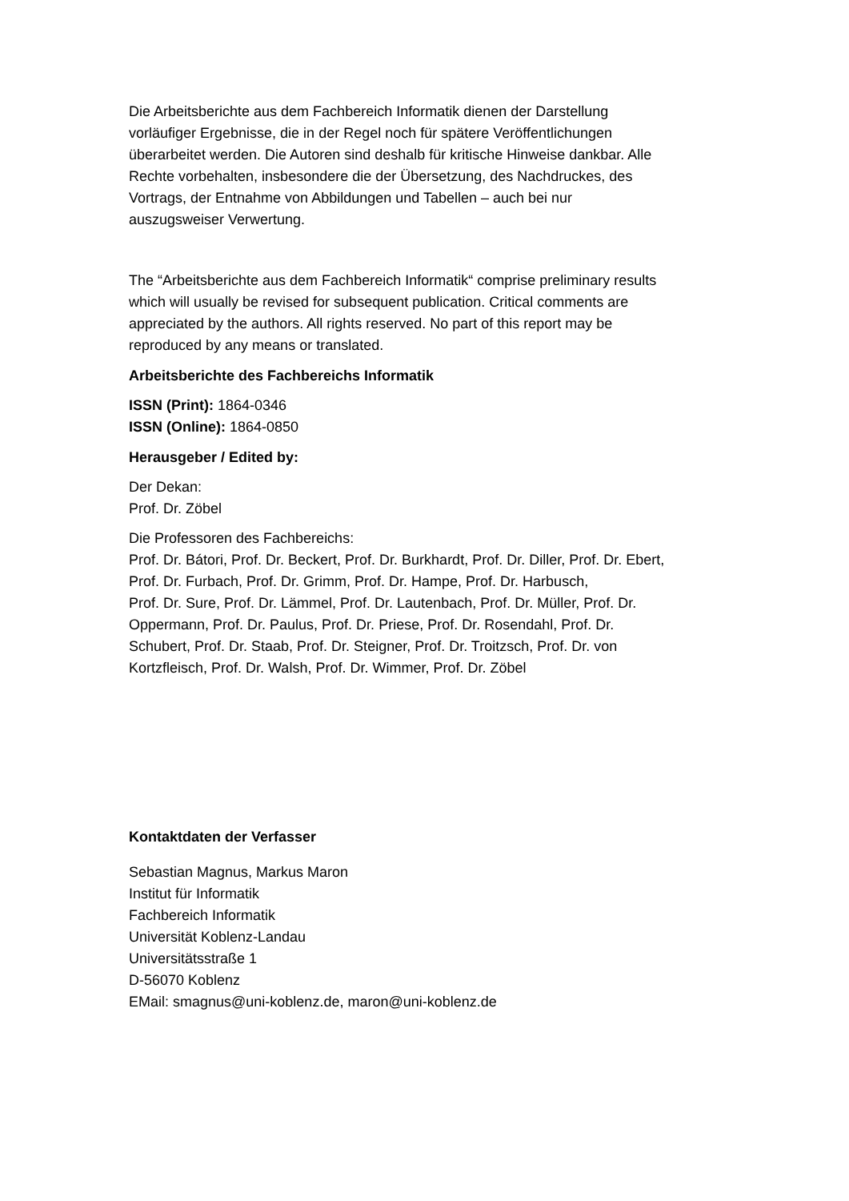Die Arbeitsberichte aus dem Fachbereich Informatik dienen der Darstellung
vorläufiger Ergebnisse, die in der Regel noch für spätere Veröffentlichungen
überarbeitet werden. Die Autoren sind deshalb für kritische Hinweise dankbar. Alle
Rechte vorbehalten, insbesondere die der Übersetzung, des Nachdruckes, des
Vortrags, der Entnahme von Abbildungen und Tabellen – auch bei nur
auszugsweiser Verwertung.
The “Arbeitsberichte aus dem Fachbereich Informatik“ comprise preliminary results
which will usually be revised for subsequent publication. Critical comments are
appreciated by the authors. All rights reserved. No part of this report may be
reproduced by any means or translated.
Arbeitsberichte des Fachbereichs Informatik
ISSN (Print): 1864-0346
ISSN (Online): 1864-0850
Herausgeber / Edited by:
Der Dekan:
Prof. Dr. Zöbel
Die Professoren des Fachbereichs:
Prof. Dr. Bátori, Prof. Dr. Beckert, Prof. Dr. Burkhardt, Prof. Dr. Diller, Prof. Dr. Ebert,
Prof. Dr. Furbach, Prof. Dr. Grimm, Prof. Dr. Hampe, Prof. Dr. Harbusch,
Prof. Dr. Sure, Prof. Dr. Lämmel, Prof. Dr. Lautenbach, Prof. Dr. Müller, Prof. Dr.
Oppermann, Prof. Dr. Paulus, Prof. Dr. Priese, Prof. Dr. Rosendahl, Prof. Dr.
Schubert, Prof. Dr. Staab, Prof. Dr. Steigner, Prof. Dr. Troitzsch, Prof. Dr. von
Kortzfleisch, Prof. Dr. Walsh, Prof. Dr. Wimmer, Prof. Dr. Zöbel
Kontaktdaten der Verfasser
Sebastian Magnus, Markus Maron
Institut für Informatik
Fachbereich Informatik
Universität Koblenz-Landau
Universitätsstraße 1
D-56070 Koblenz
EMail: smagnus@uni-koblenz.de, maron@uni-koblenz.de